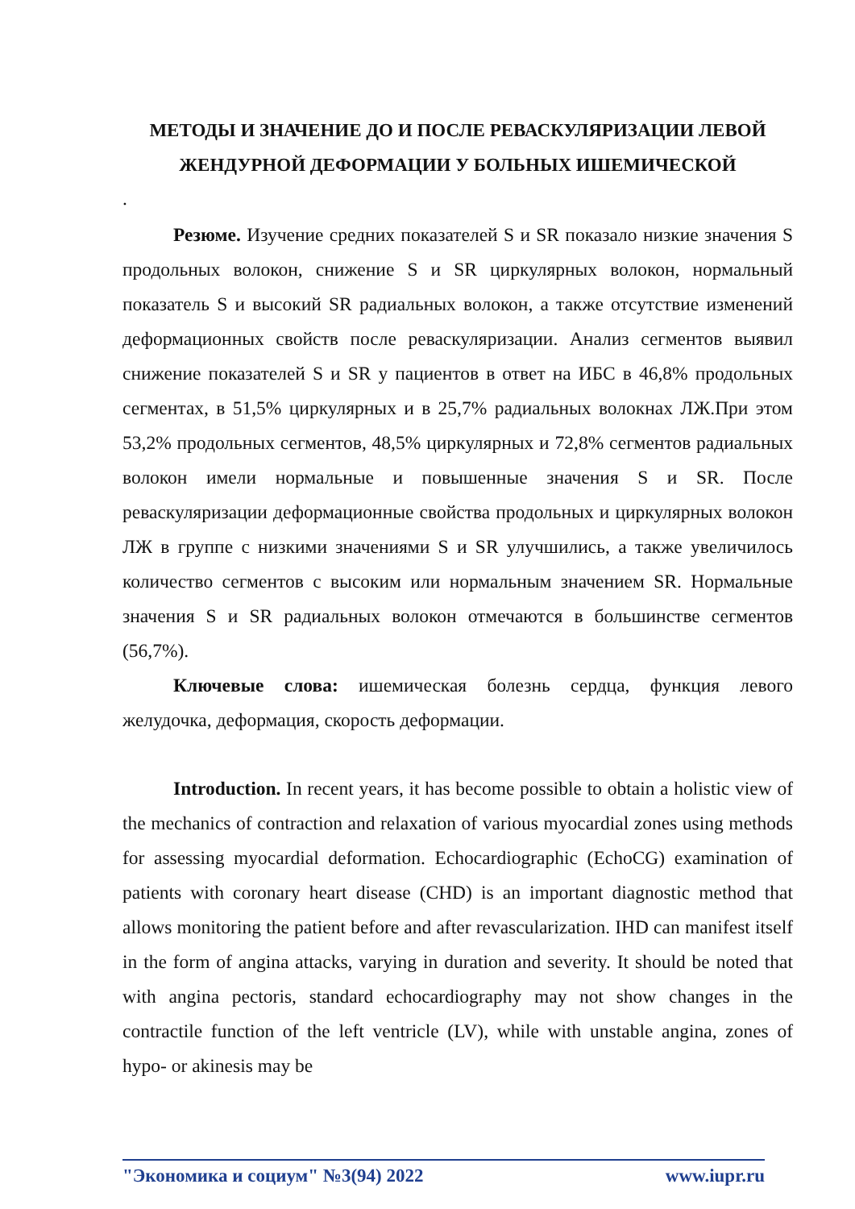МЕТОДЫ И ЗНАЧЕНИЕ ДО И ПОСЛЕ РЕВАСКУЛЯРИЗАЦИИ ЛЕВОЙ ЖЕНДУРНОЙ ДЕФОРМАЦИИ У БОЛЬНЫХ ИШЕМИЧЕСКОЙ
.
Резюме. Изучение средних показателей S и SR показало низкие значения S продольных волокон, снижение S и SR циркулярных волокон, нормальный показатель S и высокий SR радиальных волокон, а также отсутствие изменений деформационных свойств после реваскуляризации. Анализ сегментов выявил снижение показателей S и SR у пациентов в ответ на ИБС в 46,8% продольных сегментах, в 51,5% циркулярных и в 25,7% радиальных волокнах ЛЖ.При этом 53,2% продольных сегментов, 48,5% циркулярных и 72,8% сегментов радиальных волокон имели нормальные и повышенные значения S и SR. После реваскуляризации деформационные свойства продольных и циркулярных волокон ЛЖ в группе с низкими значениями S и SR улучшились, а также увеличилось количество сегментов с высоким или нормальным значением SR. Нормальные значения S и SR радиальных волокон отмечаются в большинстве сегментов (56,7%).
Ключевые слова: ишемическая болезнь сердца, функция левого желудочка, деформация, скорость деформации.
Introduction. In recent years, it has become possible to obtain a holistic view of the mechanics of contraction and relaxation of various myocardial zones using methods for assessing myocardial deformation. Echocardiographic (EchoCG) examination of patients with coronary heart disease (CHD) is an important diagnostic method that allows monitoring the patient before and after revascularization. IHD can manifest itself in the form of angina attacks, varying in duration and severity. It should be noted that with angina pectoris, standard echocardiography may not show changes in the contractile function of the left ventricle (LV), while with unstable angina, zones of hypo- or akinesis may be
"Экономика и социум" №3(94) 2022 www.iupr.ru